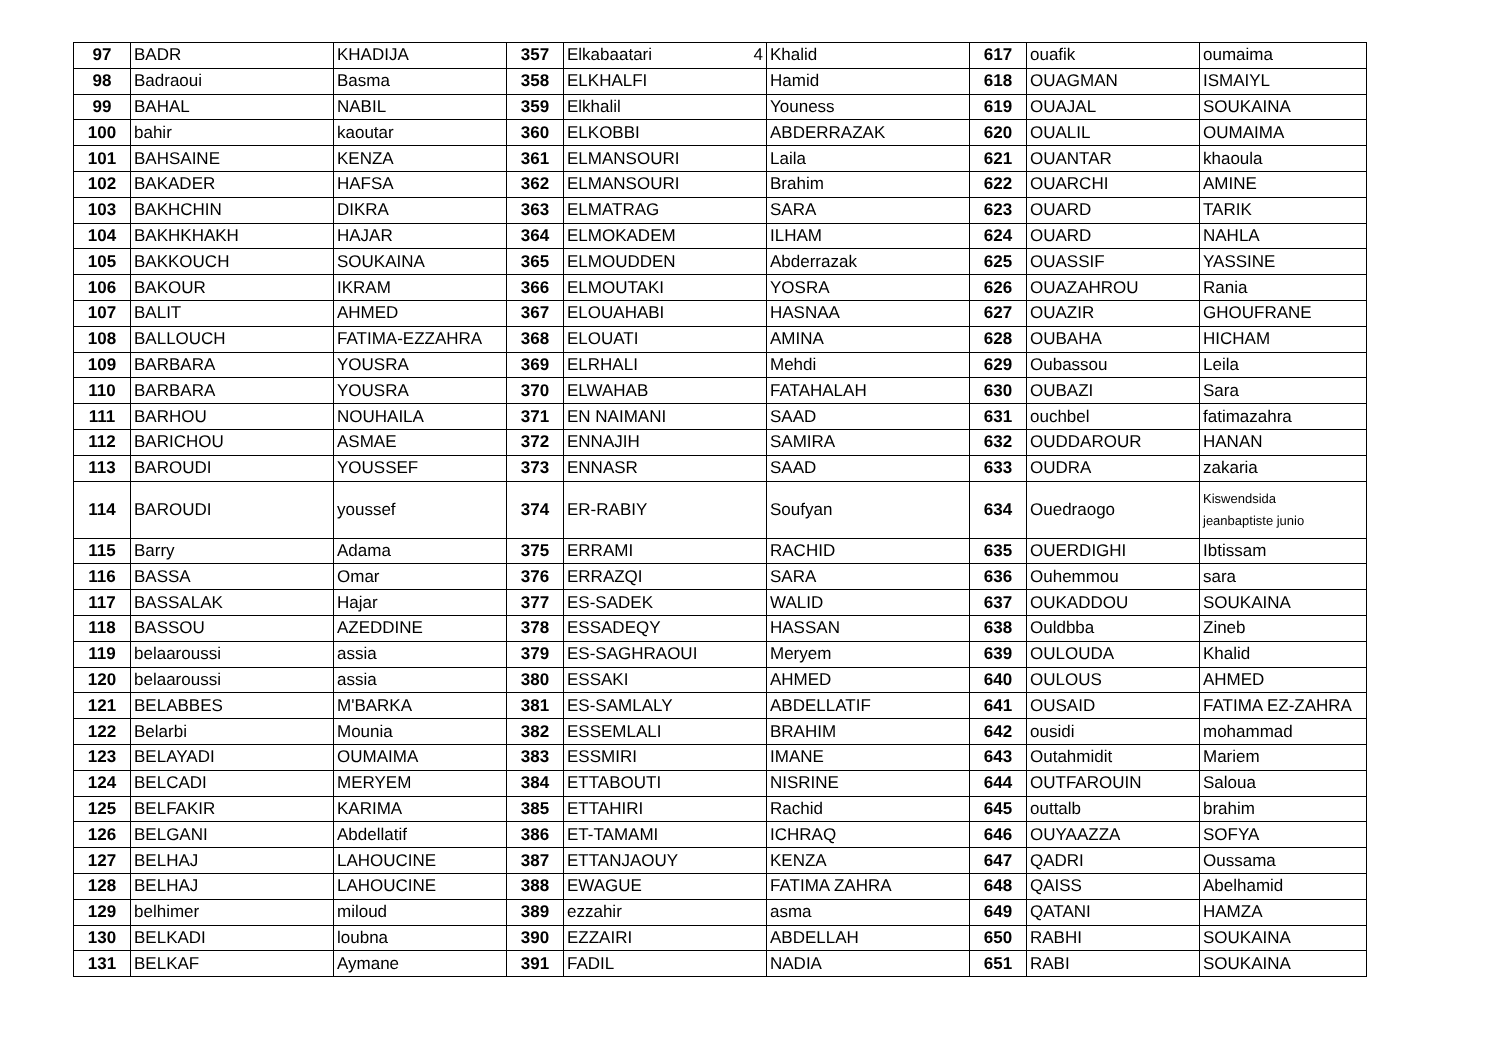| 97 | BADR | KHADIJA | 357 | Elkabaatari 4 | Khalid | 617 | ouafik | oumaima |
| 98 | Badraoui | Basma | 358 | ELKHALFI | Hamid | 618 | OUAGMAN | ISMAIYL |
| 99 | BAHAL | NABIL | 359 | Elkhalil | Youness | 619 | OUAJAL | SOUKAINA |
| 100 | bahir | kaoutar | 360 | ELKOBBI | ABDERRAZAK | 620 | OUALIL | OUMAIMA |
| 101 | BAHSAINE | KENZA | 361 | ELMANSOURI | Laila | 621 | OUANTAR | khaoula |
| 102 | BAKADER | HAFSA | 362 | ELMANSOURI | Brahim | 622 | OUARCHI | AMINE |
| 103 | BAKHCHIN | DIKRA | 363 | ELMATRAG | SARA | 623 | OUARD | TARIK |
| 104 | BAKHKHAKH | HAJAR | 364 | ELMOKADEM | ILHAM | 624 | OUARD | NAHLA |
| 105 | BAKKOUCH | SOUKAINA | 365 | ELMOUDDEN | Abderrazak | 625 | OUASSIF | YASSINE |
| 106 | BAKOUR | IKRAM | 366 | ELMOUTAKI | YOSRA | 626 | OUAZAHROU | Rania |
| 107 | BALIT | AHMED | 367 | ELOUAHABI | HASNAA | 627 | OUAZIR | GHOUFRANE |
| 108 | BALLOUCH | FATIMA-EZZAHRA | 368 | ELOUATI | AMINA | 628 | OUBAHA | HICHAM |
| 109 | BARBARA | YOUSRA | 369 | ELRHALI | Mehdi | 629 | Oubassou | Leila |
| 110 | BARBARA | YOUSRA | 370 | ELWAHAB | FATAHALAH | 630 | OUBAZI | Sara |
| 111 | BARHOU | NOUHAILA | 371 | EN NAIMANI | SAAD | 631 | ouchbel | fatimazahra |
| 112 | BARICHOU | ASMAE | 372 | ENNAJIH | SAMIRA | 632 | OUDDAROUR | HANAN |
| 113 | BAROUDI | YOUSSEF | 373 | ENNASR | SAAD | 633 | OUDRA | zakaria |
| 114 | BAROUDI | youssef | 374 | ER-RABIY | Soufyan | 634 | Ouedraogo | Kiswendsida jeanbaptiste junio |
| 115 | Barry | Adama | 375 | ERRAMI | RACHID | 635 | OUERDIGHI | Ibtissam |
| 116 | BASSA | Omar | 376 | ERRAZQI | SARA | 636 | Ouhemmou | sara |
| 117 | BASSALAK | Hajar | 377 | ES-SADEK | WALID | 637 | OUKADDOU | SOUKAINA |
| 118 | BASSOU | AZEDDINE | 378 | ESSADEQY | HASSAN | 638 | Ouldbba | Zineb |
| 119 | belaaroussi | assia | 379 | ES-SAGHRAOUI | Meryem | 639 | OULOUDA | Khalid |
| 120 | belaaroussi | assia | 380 | ESSAKI | AHMED | 640 | OULOUS | AHMED |
| 121 | BELABBES | M'BARKA | 381 | ES-SAMLALY | ABDELLATIF | 641 | OUSAID | FATIMA EZ-ZAHRA |
| 122 | Belarbi | Mounia | 382 | ESSEMLALI | BRAHIM | 642 | ousidi | mohammad |
| 123 | BELAYADI | OUMAIMA | 383 | ESSMIRI | IMANE | 643 | Outahmidit | Mariem |
| 124 | BELCADI | MERYEM | 384 | ETTABOUTI | NISRINE | 644 | OUTFAROUIN | Saloua |
| 125 | BELFAKIR | KARIMA | 385 | ETTAHIRI | Rachid | 645 | outtalb | brahim |
| 126 | BELGANI | Abdellatif | 386 | ET-TAMAMI | ICHRAQ | 646 | OUYAAZZA | SOFYA |
| 127 | BELHAJ | LAHOUCINE | 387 | ETTANJAOUY | KENZA | 647 | QADRI | Oussama |
| 128 | BELHAJ | LAHOUCINE | 388 | EWAGUE | FATIMA ZAHRA | 648 | QAISS | Abelhamid |
| 129 | belhimer | miloud | 389 | ezzahir | asma | 649 | QATANI | HAMZA |
| 130 | BELKADI | loubna | 390 | EZZAIRI | ABDELLAH | 650 | RABHI | SOUKAINA |
| 131 | BELKAF | Aymane | 391 | FADIL | NADIA | 651 | RABI | SOUKAINA |